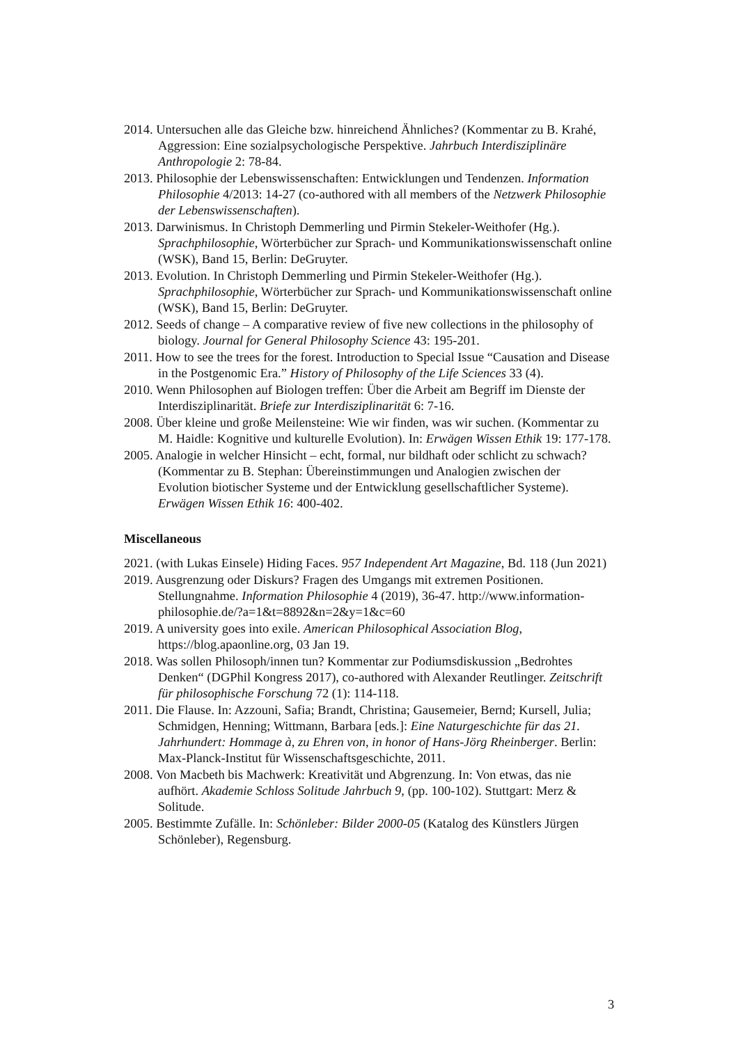2014. Untersuchen alle das Gleiche bzw. hinreichend Ähnliches? (Kommentar zu B. Krahé, Aggression: Eine sozialpsychologische Perspektive. Jahrbuch Interdisziplinäre Anthropologie 2: 78-84.
2013. Philosophie der Lebenswissenschaften: Entwicklungen und Tendenzen. Information Philosophie 4/2013: 14-27 (co-authored with all members of the Netzwerk Philosophie der Lebenswissenschaften).
2013. Darwinismus. In Christoph Demmerling und Pirmin Stekeler-Weithofer (Hg.). Sprachphilosophie, Wörterbücher zur Sprach- und Kommunikationswissenschaft online (WSK), Band 15, Berlin: DeGruyter.
2013. Evolution. In Christoph Demmerling und Pirmin Stekeler-Weithofer (Hg.). Sprachphilosophie, Wörterbücher zur Sprach- und Kommunikationswissenschaft online (WSK), Band 15, Berlin: DeGruyter.
2012. Seeds of change – A comparative review of five new collections in the philosophy of biology. Journal for General Philosophy Science 43: 195-201.
2011. How to see the trees for the forest. Introduction to Special Issue “Causation and Disease in the Postgenomic Era.” History of Philosophy of the Life Sciences 33 (4).
2010. Wenn Philosophen auf Biologen treffen: Über die Arbeit am Begriff im Dienste der Interdisziplinarität. Briefe zur Interdisziplinarität 6: 7-16.
2008. Über kleine und große Meilensteine: Wie wir finden, was wir suchen. (Kommentar zu M. Haidle: Kognitive und kulturelle Evolution). In: Erwägen Wissen Ethik 19: 177-178.
2005. Analogie in welcher Hinsicht – echt, formal, nur bildhaft oder schlicht zu schwach? (Kommentar zu B. Stephan: Übereinstimmungen und Analogien zwischen der Evolution biotischer Systeme und der Entwicklung gesellschaftlicher Systeme). Erwägen Wissen Ethik 16: 400-402.
Miscellaneous
2021. (with Lukas Einsele) Hiding Faces. 957 Independent Art Magazine, Bd. 118 (Jun 2021)
2019. Ausgrenzung oder Diskurs? Fragen des Umgangs mit extremen Positionen. Stellungnahme. Information Philosophie 4 (2019), 36-47. http://www.information-philosophie.de/?a=1&t=8892&n=2&y=1&c=60
2019. A university goes into exile. American Philosophical Association Blog, https://blog.apaonline.org, 03 Jan 19.
2018. Was sollen Philosoph/innen tun? Kommentar zur Podiumsdiskussion „Bedrohtes Denken“ (DGPhil Kongress 2017), co-authored with Alexander Reutlinger. Zeitschrift für philosophische Forschung 72 (1): 114-118.
2011. Die Flause. In: Azzouni, Safia; Brandt, Christina; Gausemeier, Bernd; Kursell, Julia; Schmidgen, Henning; Wittmann, Barbara [eds.]: Eine Naturgeschichte für das 21. Jahrhundert: Hommage à, zu Ehren von, in honor of Hans-Jörg Rheinberger. Berlin: Max-Planck-Institut für Wissenschaftsgeschichte, 2011.
2008. Von Macbeth bis Machwerk: Kreativität und Abgrenzung. In: Von etwas, das nie aufhört. Akademie Schloss Solitude Jahrbuch 9, (pp. 100-102). Stuttgart: Merz & Solitude.
2005. Bestimmte Zufälle. In: Schönleber: Bilder 2000-05 (Katalog des Künstlers Jürgen Schönleber), Regensburg.
3